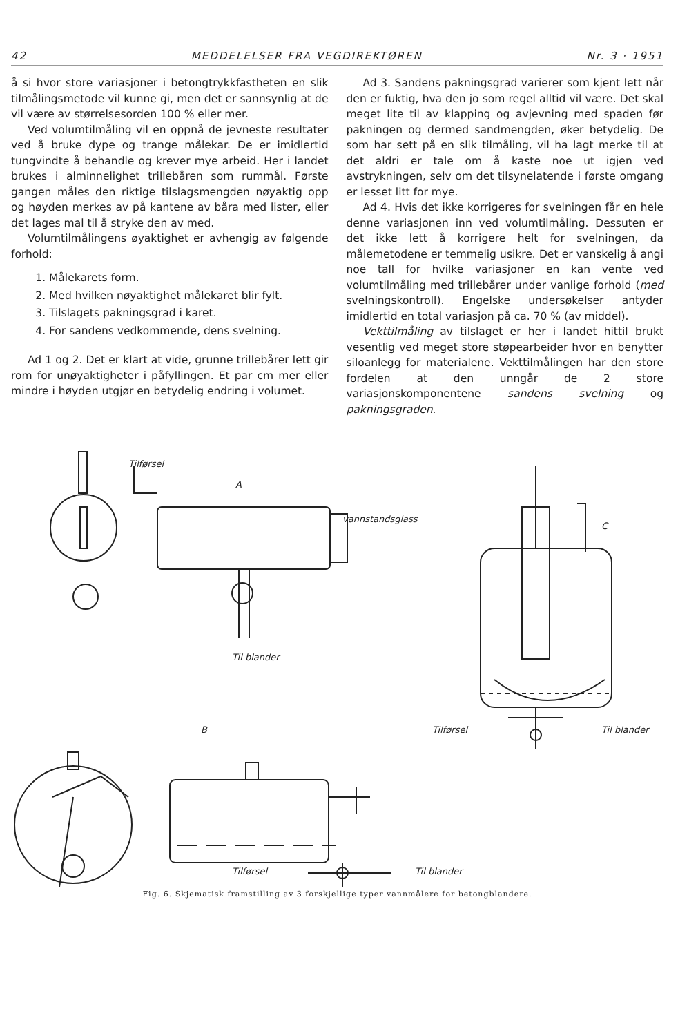42 MEDDELELSER FRA VEGDIREKTØREN Nr. 3 · 1951
å si hvor store variasjoner i betongtrykkfastheten en slik tilmålingsmetode vil kunne gi, men det er sannsynlig at de vil være av størrelsesorden 100 % eller mer.
Ved volumtilmåling vil en oppnå de jevneste resultater ved å bruke dype og trange målekar. De er imidlertid tungvindte å behandle og krever mye arbeid. Her i landet brukes i alminnelighet trillebåren som rummål. Første gangen måles den riktige tilslagsmengden nøyaktig opp og høyden merkes av på kantene av båra med lister, eller det lages mal til å stryke den av med.
Volumtilmålingens øyaktighet er avhengig av følgende forhold:
1. Målekarets form.
2. Med hvilken nøyaktighet målekaret blir fylt.
3. Tilslagets pakningsgrad i karet.
4. For sandens vedkommende, dens svelning.
Ad 1 og 2. Det er klart at vide, grunne trillebårer lett gir rom for unøyaktigheter i påfyllingen. Et par cm mer eller mindre i høyden utgjør en betydelig endring i volumet.
Ad 3. Sandens pakningsgrad varierer som kjent lett når den er fuktig, hva den jo som regel alltid vil være. Det skal meget lite til av klapping og avjevning med spaden før pakningen og dermed sandmengden, øker betydelig. De som har sett på en slik tilmåling, vil ha lagt merke til at det aldri er tale om å kaste noe ut igjen ved avstrykningen, selv om det tilsynelatende i første omgang er lesset litt for mye.
Ad 4. Hvis det ikke korrigeres for svelningen får en hele denne variasjonen inn ved volumtilmåling. Dessuten er det ikke lett å korrigere helt for svelningen, da målemetodene er temmelig usikre. Det er vanskelig å angi noe tall for hvilke variasjoner en kan vente ved volumtilmåling med trillebårer under vanlige forhold (med svelningskontroll). Engelske undersøkelser antyder imidlertid en total variasjon på ca. 70 % (av middel).
Vekttilmåling av tilslaget er her i landet hittil brukt vesentlig ved meget store støpearbeider hvor en benytter siloanlegg for materialene. Vekttilmålingen har den store fordelen at den unngår de 2 store variasjonskomponentene sandens svelning og pakningsgraden.
A
B
C
Tilførsel
vannstandsglass
Til blander
Tilførsel Til blander
Tilførsel Til blander
Fig. 6. Skjematisk framstilling av 3 forskjellige typer vannmålere for betongblandere.